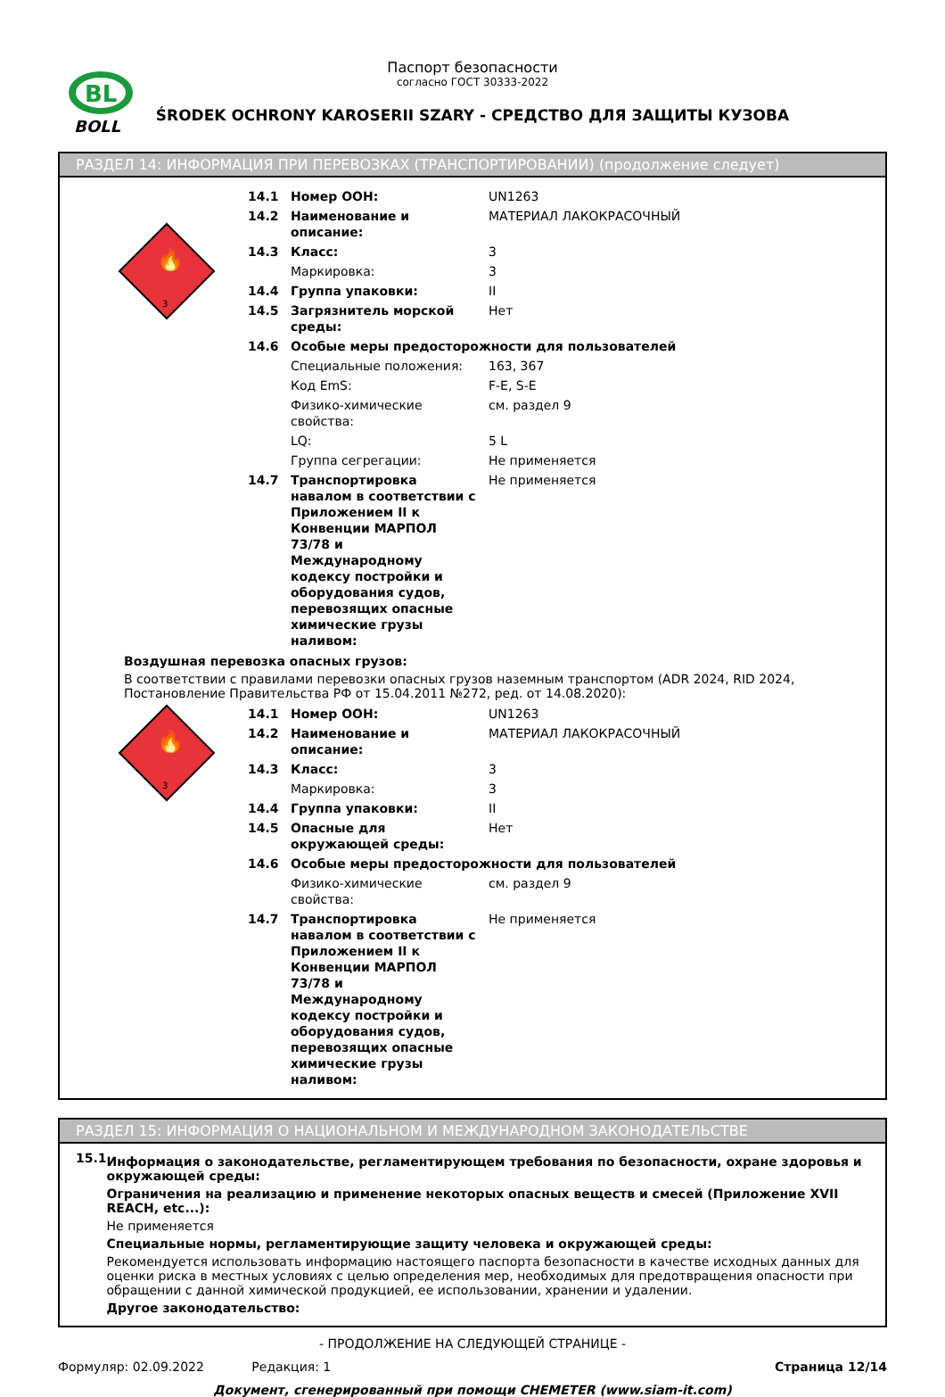BL
BOLL
Паспорт безопасности
согласно ГОСТ 30333-2022
ŚRODEK OCHRONY KAROSERII SZARY - СРЕДСТВО ДЛЯ ЗАЩИТЫ КУЗОВА
РАЗДЕЛ 14: ИНФОРМАЦИЯ ПРИ ПЕРЕВОЗКАХ (ТРАНСПОРТИРОВАНИИ) (продолжение следует)
3
🔥
| 14.1 | Номер ООН: | UN1263 |
| 14.2 | Наименование и описание: | МАТЕРИАЛ ЛАКОКРАСОЧНЫЙ |
| 14.3 | Класс: | 3 |
| | Маркировка: | 3 |
| 14.4 | Группа упаковки: | II |
| 14.5 | Загрязнитель морской среды: | Нет |
| 14.6 | Особые меры предосторожности для пользователей | |
| | Специальные положения: | 163, 367 |
| | Код EmS: | F-E, S-E |
| | Физико-химические свойства: | см. раздел 9 |
| | LQ: | 5 L |
| | Группа сегрегации: | Не применяется |
| 14.7 | Транспортировка навалом в соответствии с Приложением II к Конвенции МАРПОЛ 73/78 и Международному кодексу постройки и оборудования судов, перевозящих опасные химические грузы наливом: | Не применяется |
Воздушная перевозка опасных грузов:
В соответствии с правилами перевозки опасных грузов наземным транспортом (ADR 2024, RID 2024, Постановление Правительства РФ от 15.04.2011 №272, ред. от 14.08.2020):
3
🔥
| 14.1 | Номер ООН: | UN1263 |
| 14.2 | Наименование и описание: | МАТЕРИАЛ ЛАКОКРАСОЧНЫЙ |
| 14.3 | Класс: | 3 |
| | Маркировка: | 3 |
| 14.4 | Группа упаковки: | II |
| 14.5 | Опасные для окружающей среды: | Нет |
| 14.6 | Особые меры предосторожности для пользователей | |
| | Физико-химические свойства: | см. раздел 9 |
| 14.7 | Транспортировка навалом в соответствии с Приложением II к Конвенции МАРПОЛ 73/78 и Международному кодексу постройки и оборудования судов, перевозящих опасные химические грузы наливом: | Не применяется |
РАЗДЕЛ 15: ИНФОРМАЦИЯ О НАЦИОНАЛЬНОМ И МЕЖДУНАРОДНОМ ЗАКОНОДАТЕЛЬСТВЕ
15.1
Информация о законодательстве, регламентирующем требования по безопасности, охране здоровья и окружающей среды:
Ограничения на реализацию и применение некоторых опасных веществ и смесей (Приложение XVII REACH, etc...):
Не применяется
Специальные нормы, регламентирующие защиту человека и окружающей среды:
Рекомендуется использовать информацию настоящего паспорта безопасности в качестве исходных данных для оценки риска в местных условиях с целью определения мер, необходимых для предотвращения опасности при обращении с данной химической продукцией, ее использовании, хранении и удалении.
Другое законодательство:
- ПРОДОЛЖЕНИЕ НА СЛЕДУЮЩЕЙ СТРАНИЦЕ -
Формуляр: 02.09.2022 Редакция: 1 Страница 12/14
Документ, сгенерированный при помощи CHEMETER (www.siam-it.com)